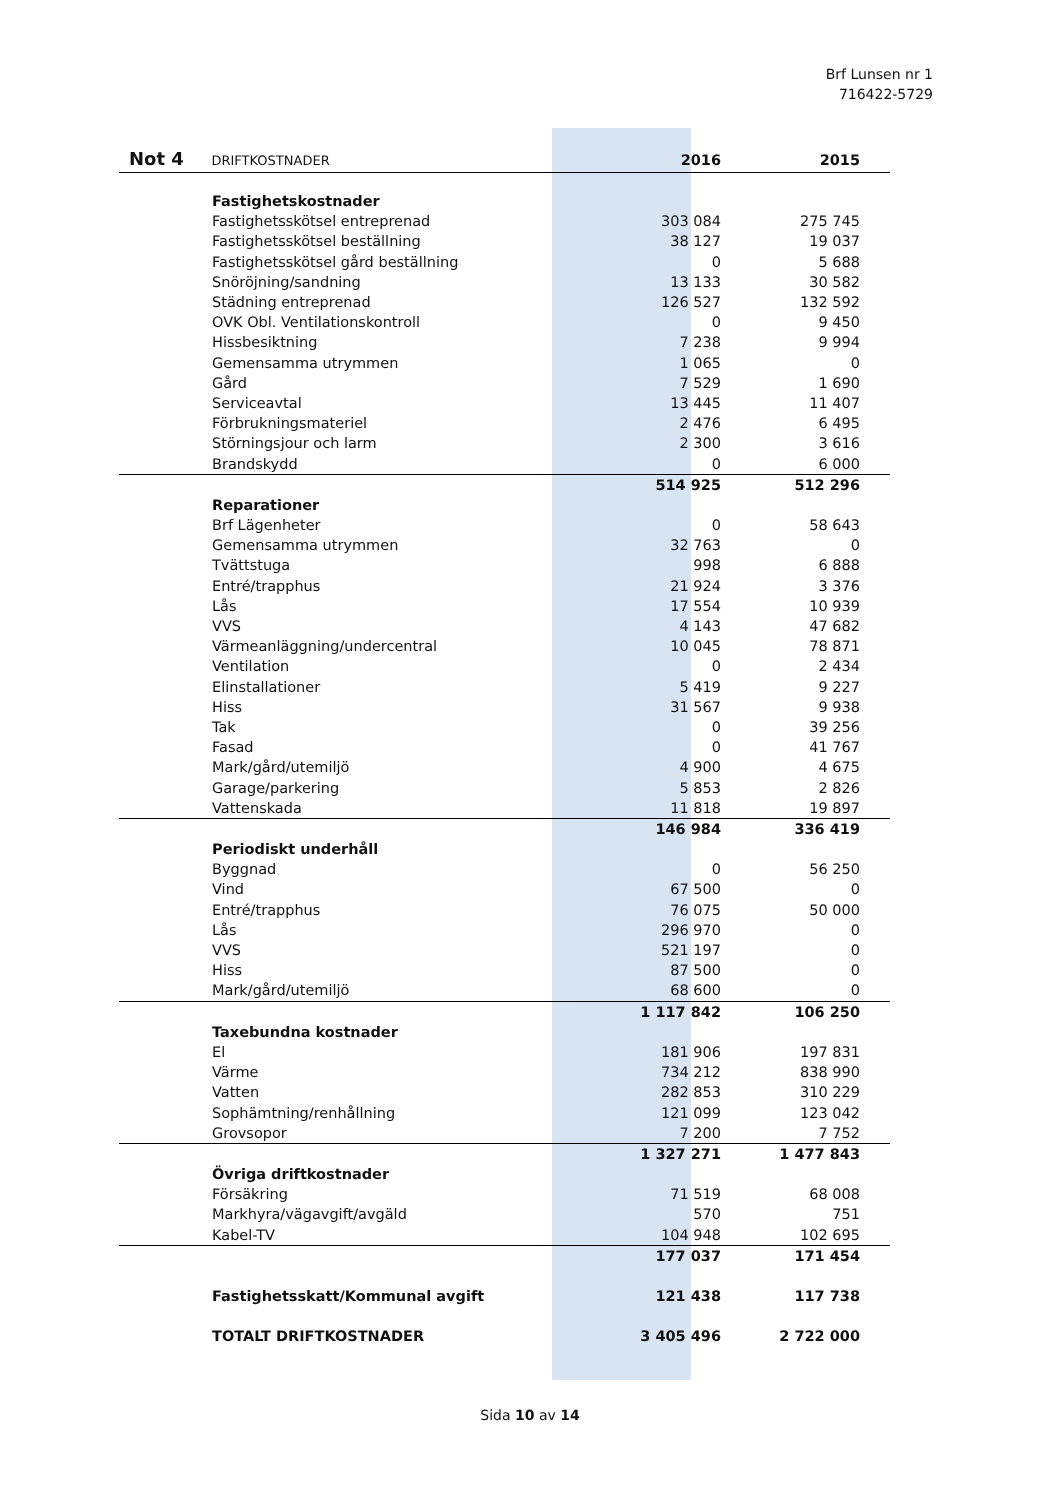Brf Lunsen nr 1
716422-5729
| Not 4 DRIFTKOSTNADER | 2016 | | 2015 |
| Fastighetskostnader | | | |
| Fastighetsskötsel entreprenad | 303 084 | | 275 745 |
| Fastighetsskötsel beställning | 38 127 | | 19 037 |
| Fastighetsskötsel gård beställning | 0 | | 5 688 |
| Snöröjning/sandning | 13 133 | | 30 582 |
| Städning entreprenad | 126 527 | | 132 592 |
| OVK Obl. Ventilationskontroll | 0 | | 9 450 |
| Hissbesiktning | 7 238 | | 9 994 |
| Gemensamma utrymmen | 1 065 | | 0 |
| Gård | 7 529 | | 1 690 |
| Serviceavtal | 13 445 | | 11 407 |
| Förbrukningsmateriel | 2 476 | | 6 495 |
| Störningsjour och larm | 2 300 | | 3 616 |
| Brandskydd | 0 | | 6 000 |
| | 514 925 | | 512 296 |
| Reparationer | | | |
| Brf Lägenheter | 0 | | 58 643 |
| Gemensamma utrymmen | 32 763 | | 0 |
| Tvättstuga | 998 | | 6 888 |
| Entré/trapphus | 21 924 | | 3 376 |
| Lås | 17 554 | | 10 939 |
| VVS | 4 143 | | 47 682 |
| Värmeanläggning/undercentral | 10 045 | | 78 871 |
| Ventilation | 0 | | 2 434 |
| Elinstallationer | 5 419 | | 9 227 |
| Hiss | 31 567 | | 9 938 |
| Tak | 0 | | 39 256 |
| Fasad | 0 | | 41 767 |
| Mark/gård/utemiljö | 4 900 | | 4 675 |
| Garage/parkering | 5 853 | | 2 826 |
| Vattenskada | 11 818 | | 19 897 |
| | 146 984 | | 336 419 |
| Periodiskt underhåll | | | |
| Byggnad | 0 | | 56 250 |
| Vind | 67 500 | | 0 |
| Entré/trapphus | 76 075 | | 50 000 |
| Lås | 296 970 | | 0 |
| VVS | 521 197 | | 0 |
| Hiss | 87 500 | | 0 |
| Mark/gård/utemiljö | 68 600 | | 0 |
| | 1 117 842 | | 106 250 |
| Taxebundna kostnader | | | |
| El | 181 906 | | 197 831 |
| Värme | 734 212 | | 838 990 |
| Vatten | 282 853 | | 310 229 |
| Sophämtning/renhållning | 121 099 | | 123 042 |
| Grovsopor | 7 200 | | 7 752 |
| | 1 327 271 | | 1 477 843 |
| Övriga driftkostnader | | | |
| Försäkring | 71 519 | | 68 008 |
| Markhyra/vägavgift/avgäld | 570 | | 751 |
| Kabel-TV | 104 948 | | 102 695 |
| | 177 037 | | 171 454 |
| Fastighetsskatt/Kommunal avgift | 121 438 | | 117 738 |
| TOTALT DRIFTKOSTNADER | 3 405 496 | | 2 722 000 |
Sida 10 av 14